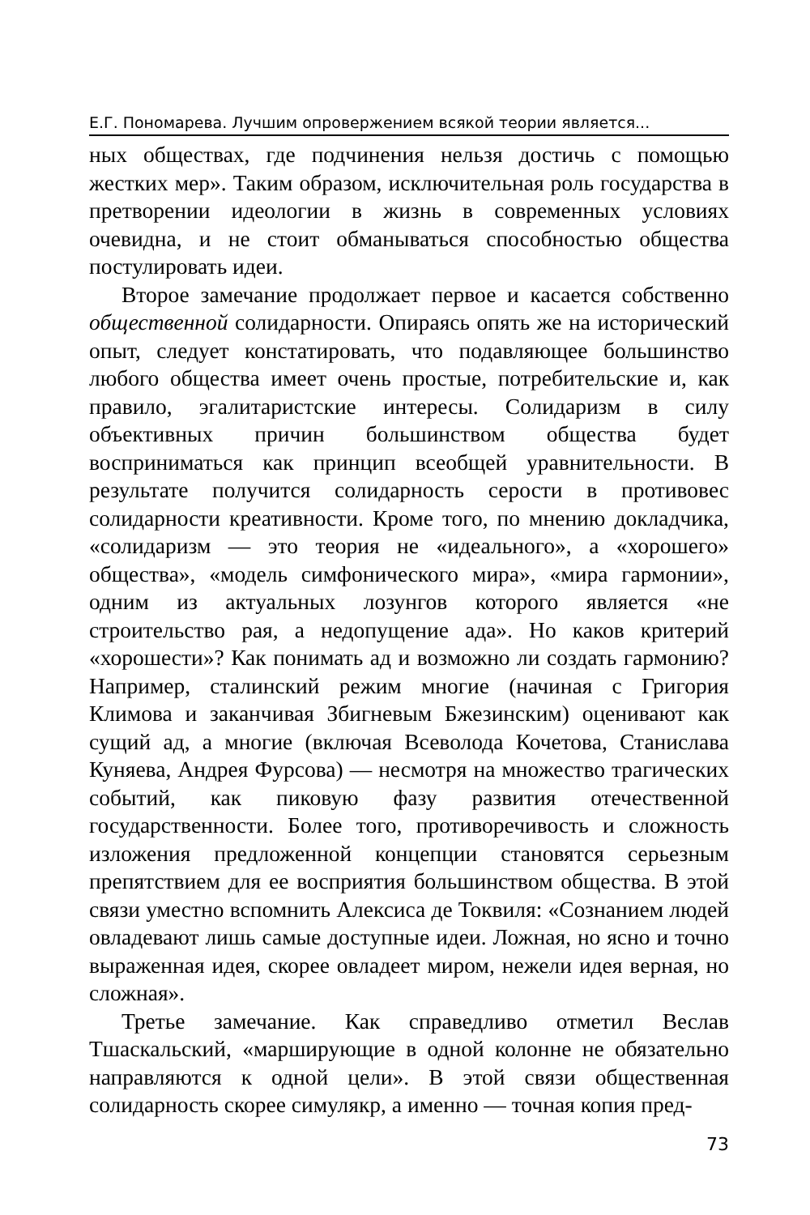Е.Г. Пономарева. Лучшим опровержением всякой теории является...
ных обществах, где подчинения нельзя достичь с помощью жестких мер». Таким образом, исключительная роль государства в претворении идеологии в жизнь в современных условиях очевидна, и не стоит обманываться способностью общества постулировать идеи.
Второе замечание продолжает первое и касается собственно общественной солидарности. Опираясь опять же на исторический опыт, следует констатировать, что подавляющее большинство любого общества имеет очень простые, потребительские и, как правило, эгалитаристские интересы. Солидаризм в силу объективных причин большинством общества будет восприниматься как принцип всеобщей уравнительности. В результате получится солидарность серости в противовес солидарности креативности. Кроме того, по мнению докладчика, «солидаризм — это теория не «идеального», а «хорошего» общества», «модель симфонического мира», «мира гармонии», одним из актуальных лозунгов которого является «не строительство рая, а недопущение ада». Но каков критерий «хорошести»? Как понимать ад и возможно ли создать гармонию? Например, сталинский режим многие (начиная с Григория Климова и заканчивая Збигневым Бжезинским) оценивают как сущий ад, а многие (включая Всеволода Кочетова, Станислава Куняева, Андрея Фурсова) — несмотря на множество трагических событий, как пиковую фазу развития отечественной государственности. Более того, противоречивость и сложность изложения предложенной концепции становятся серьезным препятствием для ее восприятия большинством общества. В этой связи уместно вспомнить Алексиса де Токвиля: «Сознанием людей овладевают лишь самые доступные идеи. Ложная, но ясно и точно выраженная идея, скорее овладеет миром, нежели идея верная, но сложная».
Третье замечание. Как справедливо отметил Веслав Тшаскальский, «марширующие в одной колонне не обязательно направляются к одной цели». В этой связи общественная солидарность скорее симулякр, а именно — точная копия пред-
73